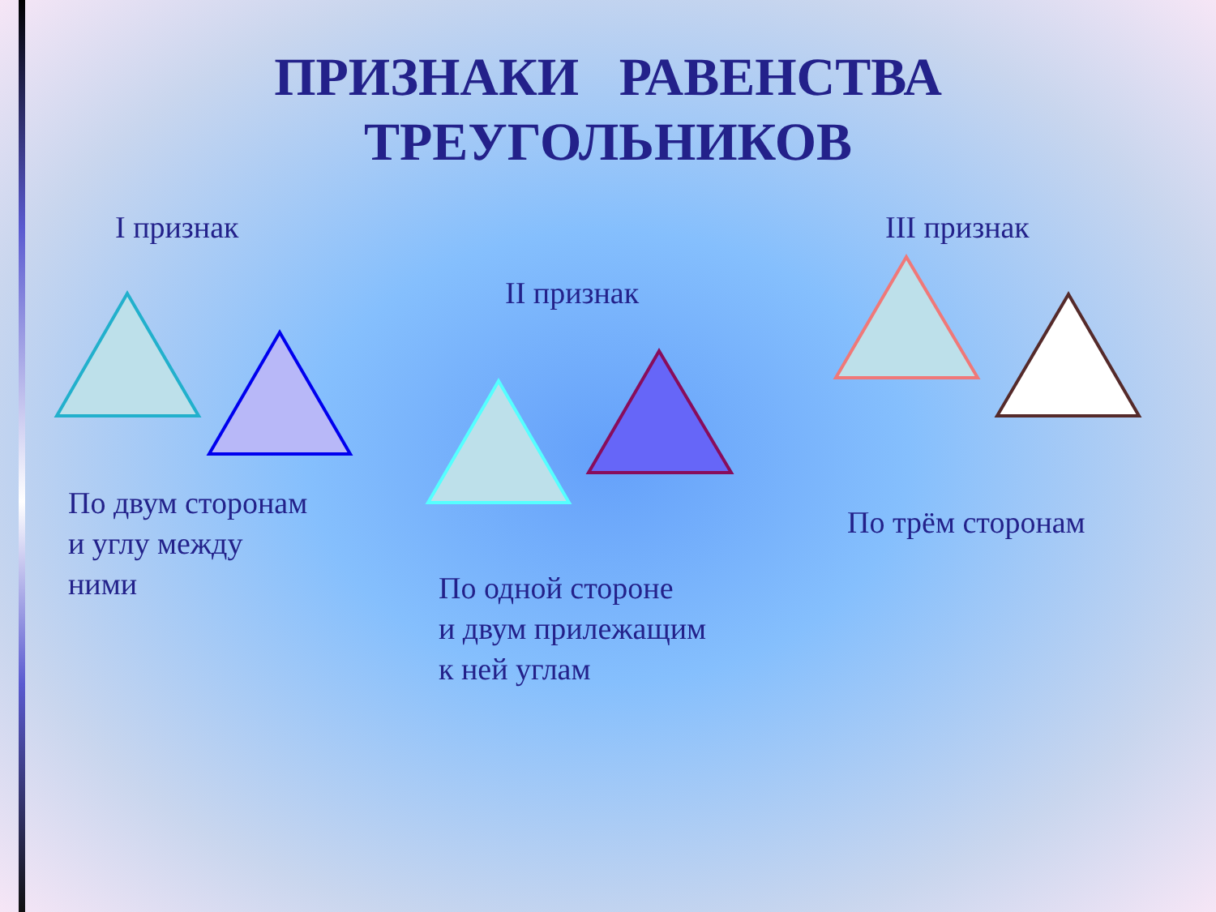ПРИЗНАКИ РАВЕНСТВА
ТРЕУГОЛЬНИКОВ
I признак
II признак
III признак
По двум сторонам
и углу между
ними
По одной стороне
и двум прилежащим
к ней углам
По трём сторонам